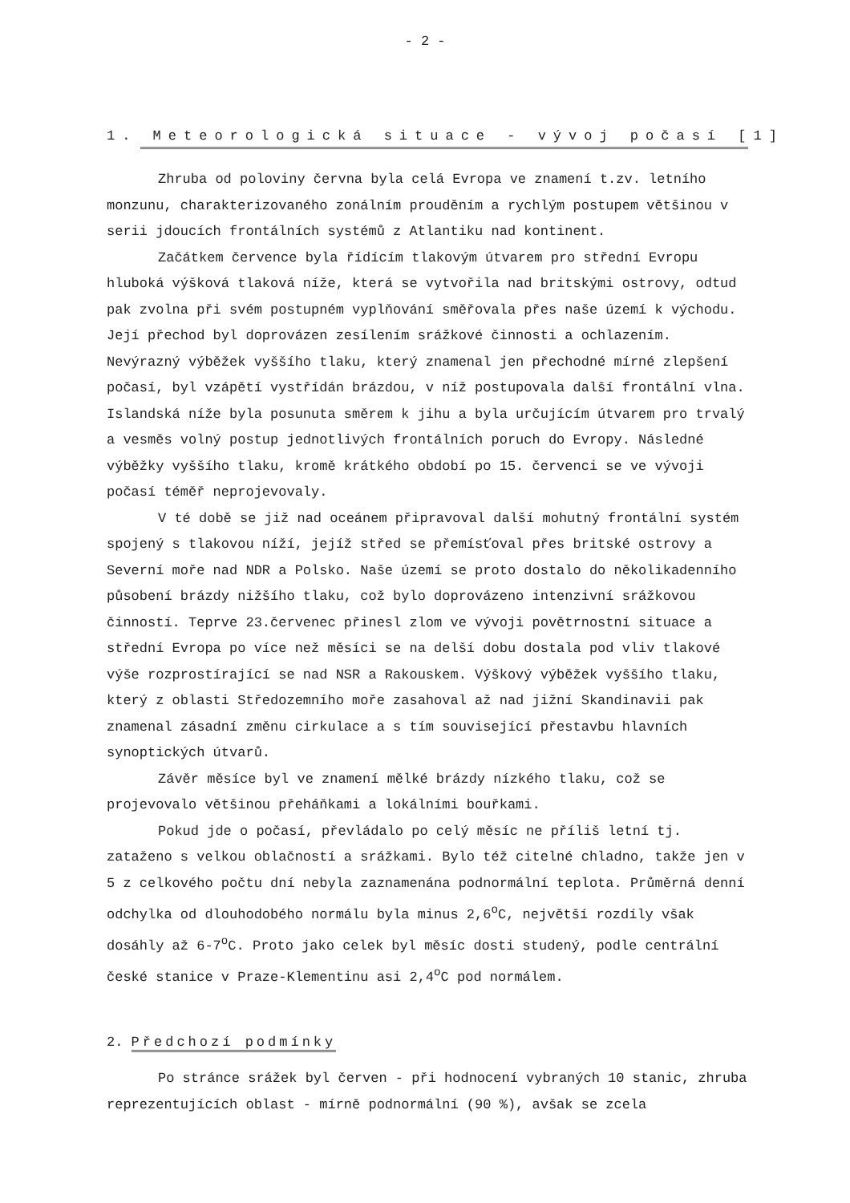- 2 -
1. Meteorologická situace - vývoj počasí [1]
Zhruba od poloviny června byla celá Evropa ve znamení t.zv. letního monzunu, charakterizovaného zonálním prouděním a rychlým postupem většinou v serii jdoucích frontálních systémů z Atlantiku nad kontinent.
Začátkem července byla řídícím tlakovým útvarem pro střední Evropu hluboká výšková tlaková níže, která se vytvořila nad britskými ostrovy, odtud pak zvolna při svém postupném vyplňování směřovala přes naše území k východu. Její přechod byl doprovázen zesílením srážkové činnosti a ochlazením. Nevýrazný výběžek vyššího tlaku, který znamenal jen přechodné mírné zlepšení počasí, byl vzápětí vystřídán brázdou, v níž postupovala další frontální vlna. Islandská níže byla posunuta směrem k jihu a byla určujícím útvarem pro trvalý a vesměs volný postup jednotlivých frontálních poruch do Evropy. Následné výběžky vyššího tlaku, kromě krátkého období po 15. červenci se ve vývoji počasí téměř neprojevovaly.
V té době se již nad oceánem připravoval další mohutný frontální systém spojený s tlakovou níží, jejíž střed se přemísťoval přes britské ostrovy a Severní moře nad NDR a Polsko. Naše území se proto dostalo do několikadenního působení brázdy nižšího tlaku, což bylo doprovázeno intenzivní srážkovou činností. Teprve 23.červenec přinesl zlom ve vývoji povětrnostní situace a střední Evropa po více než měsíci se na delší dobu dostala pod vliv tlakové výše rozprostírající se nad NSR a Rakouskem. Výškový výběžek vyššího tlaku, který z oblasti Středozemního moře zasahoval až nad jižní Skandinavii pak znamenal zásadní změnu cirkulace a s tím související přestavbu hlavních synoptických útvarů.
Závěr měsíce byl ve znamení mělké brázdy nízkého tlaku, což se projevovalo většinou přeháňkami a lokálními bouřkami.
Pokud jde o počasí, převládalo po celý měsíc ne příliš letní tj. zataženo s velkou oblačností a srážkami. Bylo též citelné chladno, takže jen v 5 z celkového počtu dní nebyla zaznamenána podnormální teplota. Průměrná denní odchylka od dlouhodobého normálu byla minus 2,6<sup>o</sup>C, největší rozdíly však dosáhly až 6-7<sup>o</sup>C. Proto jako celek byl měsíc dosti studený, podle centrální české stanice v Praze-Klementinu asi 2,4<sup>o</sup>C pod normálem.
2. Předchozí podmínky
Po stránce srážek byl červen - při hodnocení vybraných 10 stanic, zhruba reprezentujících oblast - mírně podnormální (90 %), avšak se zcela